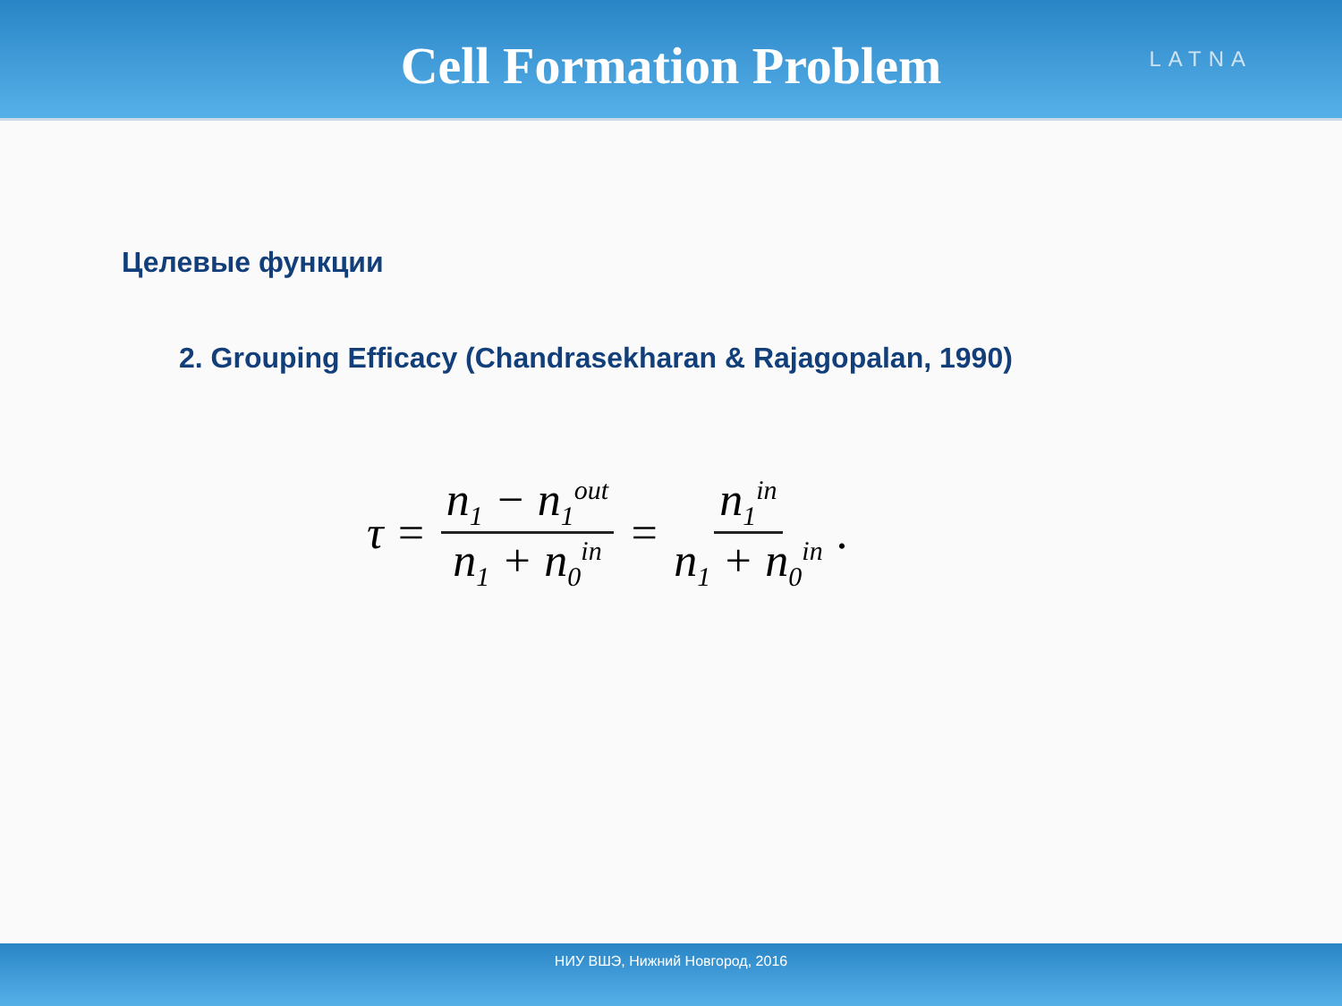Cell Formation Problem
LATNA
Целевые функции
2. Grouping Efficacy (Chandrasekharan & Rajagopalan, 1990)
τ = n<sub>1</sub> − n<sub>1</sub><sup>out</sup> n<sub>1</sub> + n<sub>0</sub><sup>in</sup> = n<sub>1</sub><sup>in</sup> n<sub>1</sub> + n<sub>0</sub><sup>in</sup>.
НИУ ВШЭ, Нижний Новгород, 2016